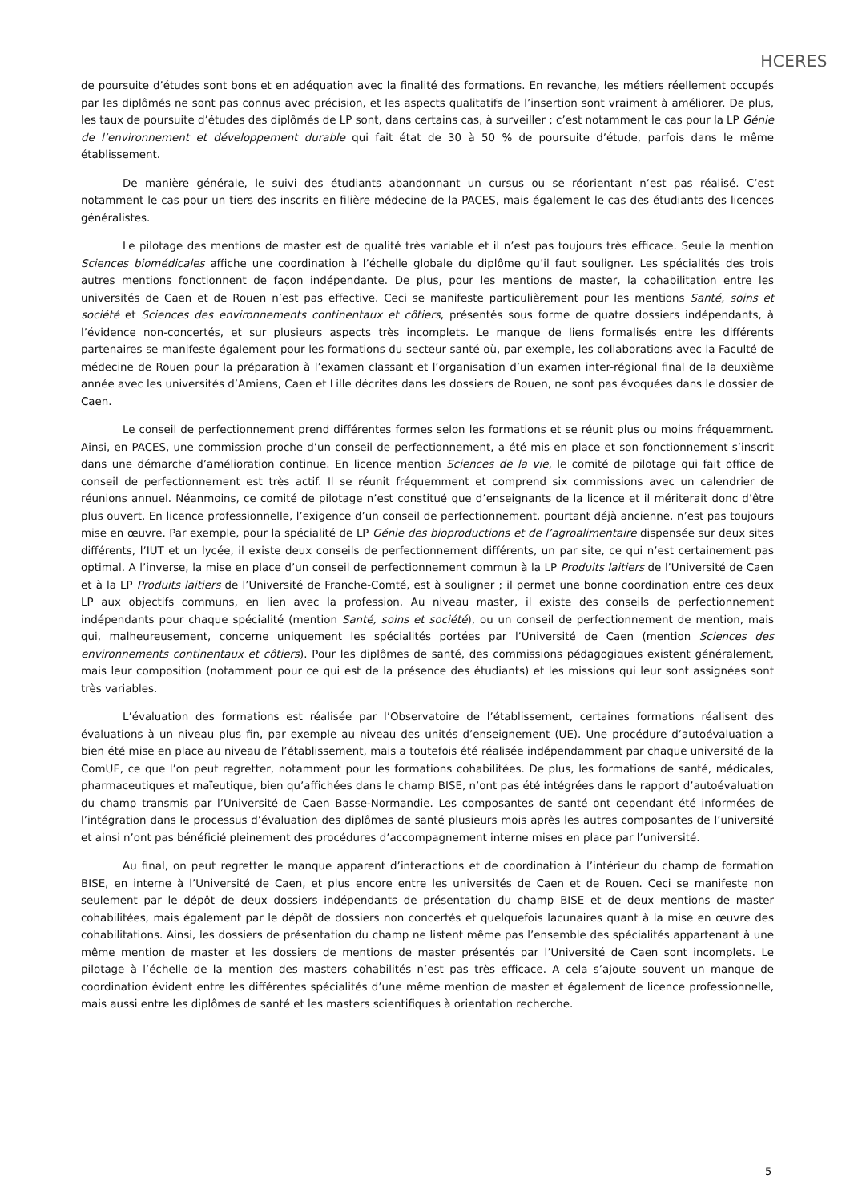HCERES
de poursuite d’études sont bons et en adéquation avec la finalité des formations. En revanche, les métiers réellement occupés par les diplômés ne sont pas connus avec précision, et les aspects qualitatifs de l’insertion sont vraiment à améliorer. De plus, les taux de poursuite d’études des diplômés de LP sont, dans certains cas, à surveiller ; c’est notamment le cas pour la LP Génie de l’environnement et développement durable qui fait état de 30 à 50 % de poursuite d’étude, parfois dans le même établissement.
De manière générale, le suivi des étudiants abandonnant un cursus ou se réorientant n’est pas réalisé. C’est notamment le cas pour un tiers des inscrits en filière médecine de la PACES, mais également le cas des étudiants des licences généralistes.
Le pilotage des mentions de master est de qualité très variable et il n’est pas toujours très efficace. Seule la mention Sciences biomédicales affiche une coordination à l’échelle globale du diplôme qu’il faut souligner. Les spécialités des trois autres mentions fonctionnent de façon indépendante. De plus, pour les mentions de master, la cohabilitation entre les universités de Caen et de Rouen n’est pas effective. Ceci se manifeste particulièrement pour les mentions Santé, soins et société et Sciences des environnements continentaux et côtiers, présentés sous forme de quatre dossiers indépendants, à l’évidence non-concertés, et sur plusieurs aspects très incomplets. Le manque de liens formalisés entre les différents partenaires se manifeste également pour les formations du secteur santé où, par exemple, les collaborations avec la Faculté de médecine de Rouen pour la préparation à l’examen classant et l’organisation d’un examen inter-régional final de la deuxième année avec les universités d’Amiens, Caen et Lille décrites dans les dossiers de Rouen, ne sont pas évoquées dans le dossier de Caen.
Le conseil de perfectionnement prend différentes formes selon les formations et se réunit plus ou moins fréquemment. Ainsi, en PACES, une commission proche d’un conseil de perfectionnement, a été mis en place et son fonctionnement s’inscrit dans une démarche d’amélioration continue. En licence mention Sciences de la vie, le comité de pilotage qui fait office de conseil de perfectionnement est très actif. Il se réunit fréquemment et comprend six commissions avec un calendrier de réunions annuel. Néanmoins, ce comité de pilotage n’est constitué que d’enseignants de la licence et il mériterait donc d’être plus ouvert. En licence professionnelle, l’exigence d’un conseil de perfectionnement, pourtant déjà ancienne, n’est pas toujours mise en œuvre. Par exemple, pour la spécialité de LP Génie des bioproductions et de l’agroalimentaire dispensée sur deux sites différents, l’IUT et un lycée, il existe deux conseils de perfectionnement différents, un par site, ce qui n’est certainement pas optimal. A l’inverse, la mise en place d’un conseil de perfectionnement commun à la LP Produits laitiers de l’Université de Caen et à la LP Produits laitiers de l’Université de Franche-Comté, est à souligner ; il permet une bonne coordination entre ces deux LP aux objectifs communs, en lien avec la profession. Au niveau master, il existe des conseils de perfectionnement indépendants pour chaque spécialité (mention Santé, soins et société), ou un conseil de perfectionnement de mention, mais qui, malheureusement, concerne uniquement les spécialités portées par l’Université de Caen (mention Sciences des environnements continentaux et côtiers). Pour les diplômes de santé, des commissions pédagogiques existent généralement, mais leur composition (notamment pour ce qui est de la présence des étudiants) et les missions qui leur sont assignées sont très variables.
L’évaluation des formations est réalisée par l’Observatoire de l’établissement, certaines formations réalisent des évaluations à un niveau plus fin, par exemple au niveau des unités d’enseignement (UE). Une procédure d’autoévaluation a bien été mise en place au niveau de l’établissement, mais a toutefois été réalisée indépendamment par chaque université de la ComUE, ce que l’on peut regretter, notamment pour les formations cohabilitées. De plus, les formations de santé, médicales, pharmaceutiques et maïeutique, bien qu’affichées dans le champ BISE, n’ont pas été intégrées dans le rapport d’autoévaluation du champ transmis par l’Université de Caen Basse-Normandie. Les composantes de santé ont cependant été informées de l’intégration dans le processus d’évaluation des diplômes de santé plusieurs mois après les autres composantes de l’université et ainsi n’ont pas bénéficié pleinement des procédures d’accompagnement interne mises en place par l’université.
Au final, on peut regretter le manque apparent d’interactions et de coordination à l’intérieur du champ de formation BISE, en interne à l’Université de Caen, et plus encore entre les universités de Caen et de Rouen. Ceci se manifeste non seulement par le dépôt de deux dossiers indépendants de présentation du champ BISE et de deux mentions de master cohabilitées, mais également par le dépôt de dossiers non concertés et quelquefois lacunaires quant à la mise en œuvre des cohabilitations. Ainsi, les dossiers de présentation du champ ne listent même pas l’ensemble des spécialités appartenant à une même mention de master et les dossiers de mentions de master présentés par l’Université de Caen sont incomplets. Le pilotage à l’échelle de la mention des masters cohabilités n’est pas très efficace. A cela s’ajoute souvent un manque de coordination évident entre les différentes spécialités d’une même mention de master et également de licence professionnelle, mais aussi entre les diplômes de santé et les masters scientifiques à orientation recherche.
5